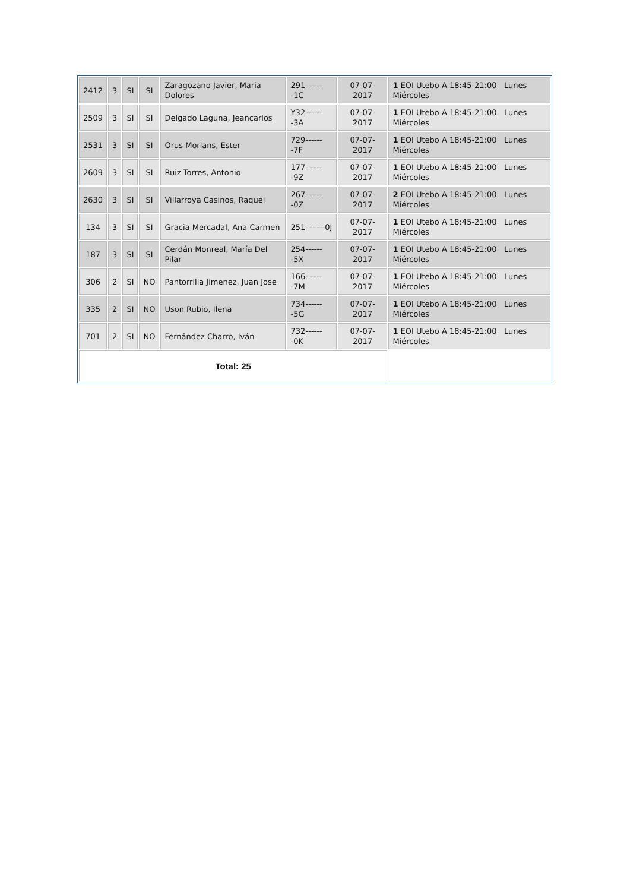| 2412 | 3 | SI | SI | Zaragozano Javier, Maria Dolores | 291-------1C | 07-07-2017 | 1 EOI Utebo A 18:45-21:00 Lunes Miércoles |
| 2509 | 3 | SI | SI | Delgado Laguna, Jeancarlos | Y32-------3A | 07-07-2017 | 1 EOI Utebo A 18:45-21:00 Lunes Miércoles |
| 2531 | 3 | SI | SI | Orus Morlans, Ester | 729-------7F | 07-07-2017 | 1 EOI Utebo A 18:45-21:00 Lunes Miércoles |
| 2609 | 3 | SI | SI | Ruiz Torres, Antonio | 177-------9Z | 07-07-2017 | 1 EOI Utebo A 18:45-21:00 Lunes Miércoles |
| 2630 | 3 | SI | SI | Villarroya Casinos, Raquel | 267-------0Z | 07-07-2017 | 2 EOI Utebo A 18:45-21:00 Lunes Miércoles |
| 134 | 3 | SI | SI | Gracia Mercadal, Ana Carmen | 251-------0J | 07-07-2017 | 1 EOI Utebo A 18:45-21:00 Lunes Miércoles |
| 187 | 3 | SI | SI | Cerdán Monreal, María Del Pilar | 254-------5X | 07-07-2017 | 1 EOI Utebo A 18:45-21:00 Lunes Miércoles |
| 306 | 2 | SI | NO | Pantorrilla Jimenez, Juan Jose | 166-------7M | 07-07-2017 | 1 EOI Utebo A 18:45-21:00 Lunes Miércoles |
| 335 | 2 | SI | NO | Uson Rubio, Ilena | 734-------5G | 07-07-2017 | 1 EOI Utebo A 18:45-21:00 Lunes Miércoles |
| 701 | 2 | SI | NO | Fernández Charro, Iván | 732-------0K | 07-07-2017 | 1 EOI Utebo A 18:45-21:00 Lunes Miércoles |
| Total: 25 | | | | | | | |